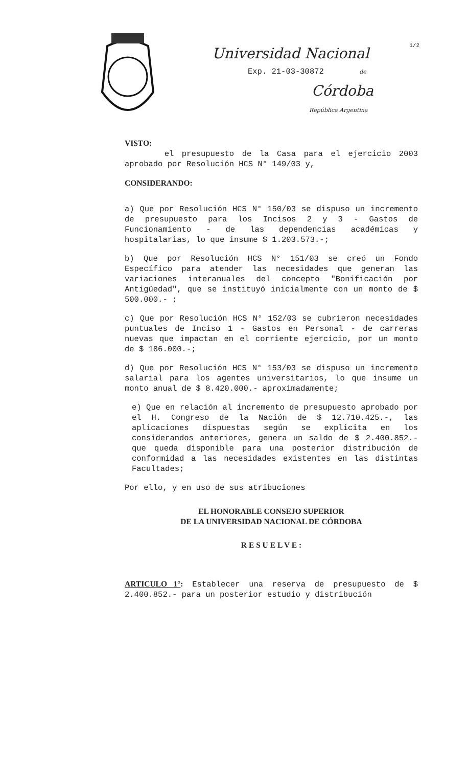1/2
Universidad Nacional
Exp. 21-03-30872 de
Córdoba
República Argentina
VISTO:
el presupuesto de la Casa para el ejercicio 2003 aprobado por Resolución HCS N° 149/03 y,
CONSIDERANDO:
a) Que por Resolución HCS N° 150/03 se dispuso un incremento de presupuesto para los Incisos 2 y 3 - Gastos de Funcionamiento - de las dependencias académicas y hospitalarias, lo que insume $ 1.203.573.-;
b) Que por Resolución HCS N° 151/03 se creó un Fondo Específico para atender las necesidades que generan las variaciones interanuales del concepto "Bonificación por Antigüedad", que se instituyó inicialmente con un monto de $ 500.000.- ;
c) Que por Resolución HCS N° 152/03 se cubrieron necesidades puntuales de Inciso 1 - Gastos en Personal - de carreras nuevas que impactan en el corriente ejercicio, por un monto de $ 186.000.-;
d) Que por Resolución HCS N° 153/03 se dispuso un incremento salarial para los agentes universitarios, lo que insume un monto anual de $ 8.420.000.- aproximadamente;
e) Que en relación al incremento de presupuesto aprobado por el H. Congreso de la Nación de $ 12.710.425.-, las aplicaciones dispuestas según se explicita en los considerandos anteriores, genera un saldo de $ 2.400.852.- que queda disponible para una posterior distribución de conformidad a las necesidades existentes en las distintas Facultades;
Por ello, y en uso de sus atribuciones
EL HONORABLE CONSEJO SUPERIOR
DE LA UNIVERSIDAD NACIONAL DE CÓRDOBA
R E S U E L V E :
ARTICULO 1°: Establecer una reserva de presupuesto de $ 2.400.852.- para un posterior estudio y distribución